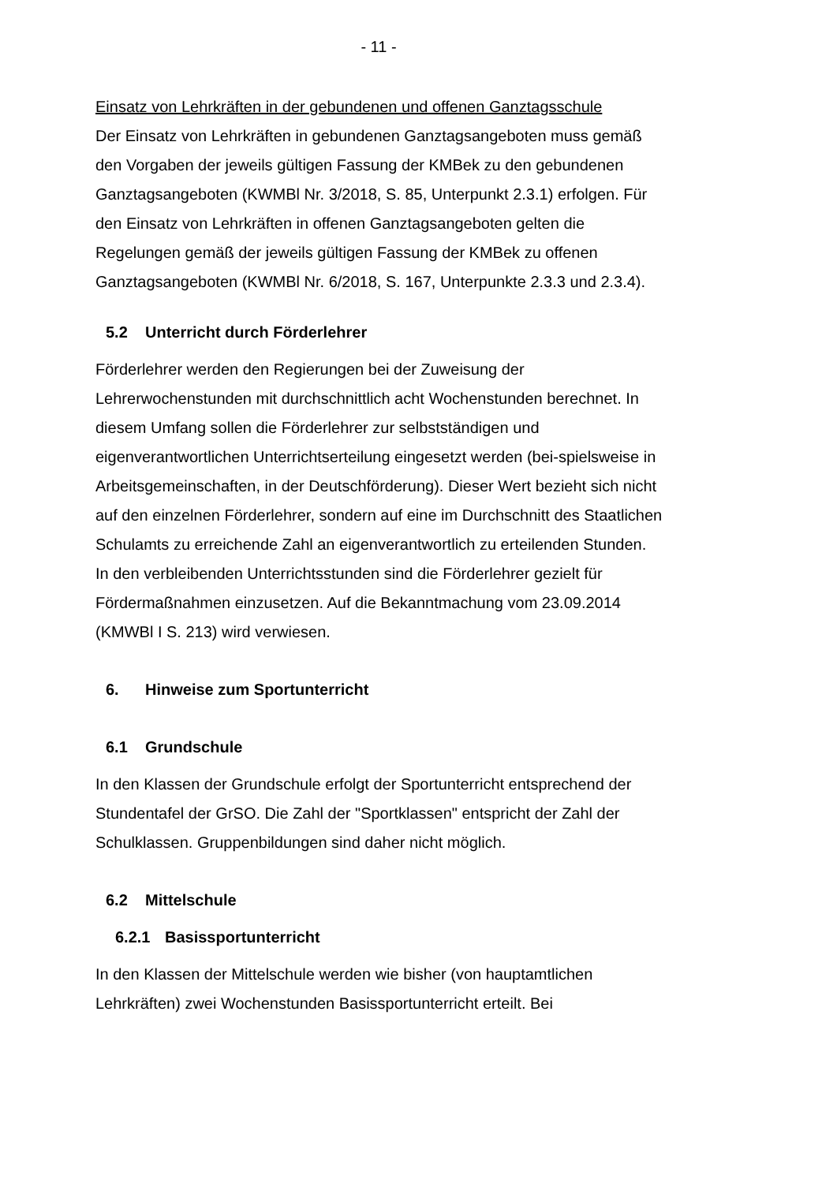- 11 -
Einsatz von Lehrkräften in der gebundenen und offenen Ganztagsschule
Der Einsatz von Lehrkräften in gebundenen Ganztagsangeboten muss gemäß den Vorgaben der jeweils gültigen Fassung der KMBek zu den gebundenen Ganztagsangeboten (KWMBl Nr. 3/2018, S. 85, Unterpunkt 2.3.1) erfolgen. Für den Einsatz von Lehrkräften in offenen Ganztagsangeboten gelten die Regelungen gemäß der jeweils gültigen Fassung der KMBek zu offenen Ganztagsangeboten (KWMBl Nr. 6/2018, S. 167, Unterpunkte 2.3.3 und 2.3.4).
5.2 Unterricht durch Förderlehrer
Förderlehrer werden den Regierungen bei der Zuweisung der Lehrerwochenstunden mit durchschnittlich acht Wochenstunden berechnet. In diesem Umfang sollen die Förderlehrer zur selbstständigen und eigenverantwortlichen Unterrichtserteilung eingesetzt werden (bei-spielsweise in Arbeitsgemeinschaften, in der Deutschförderung). Dieser Wert bezieht sich nicht auf den einzelnen Förderlehrer, sondern auf eine im Durchschnitt des Staatlichen Schulamts zu erreichende Zahl an eigenverantwortlich zu erteilenden Stunden.
In den verbleibenden Unterrichtsstunden sind die Förderlehrer gezielt für Fördermaßnahmen einzusetzen. Auf die Bekanntmachung vom 23.09.2014 (KMWBl I S. 213) wird verwiesen.
6. Hinweise zum Sportunterricht
6.1 Grundschule
In den Klassen der Grundschule erfolgt der Sportunterricht entsprechend der Stundentafel der GrSO. Die Zahl der "Sportklassen" entspricht der Zahl der Schulklassen. Gruppenbildungen sind daher nicht möglich.
6.2 Mittelschule
6.2.1 Basissportunterricht
In den Klassen der Mittelschule werden wie bisher (von hauptamtlichen Lehrkräften) zwei Wochenstunden Basissportunterricht erteilt. Bei